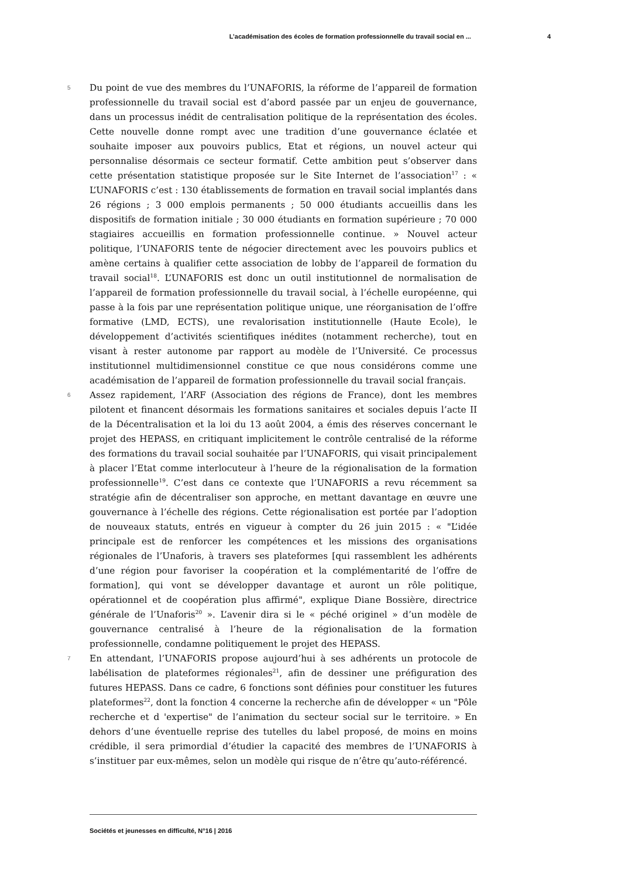L’académisation des écoles de formation professionnelle du travail social en ... 4
5
Du point de vue des membres du l’UNAFORIS, la réforme de l’appareil de formation professionnelle du travail social est d’abord passée par un enjeu de gouvernance, dans un processus inédit de centralisation politique de la représentation des écoles. Cette nouvelle donne rompt avec une tradition d’une gouvernance éclatée et souhaite imposer aux pouvoirs publics, Etat et régions, un nouvel acteur qui personnalise désormais ce secteur formatif. Cette ambition peut s’observer dans cette présentation statistique proposée sur le Site Internet de l’association<sup>17</sup> : « L’UNAFORIS c’est : 130 établissements de formation en travail social implantés dans 26 régions ; 3 000 emplois permanents ; 50 000 étudiants accueillis dans les dispositifs de formation initiale ; 30 000 étudiants en formation supérieure ; 70 000 stagiaires accueillis en formation professionnelle continue. » Nouvel acteur politique, l’UNAFORIS tente de négocier directement avec les pouvoirs publics et amène certains à qualifier cette association de lobby de l’appareil de formation du travail social<sup>18</sup>. L’UNAFORIS est donc un outil institutionnel de normalisation de l’appareil de formation professionnelle du travail social, à l’échelle européenne, qui passe à la fois par une représentation politique unique, une réorganisation de l’offre formative (LMD, ECTS), une revalorisation institutionnelle (Haute Ecole), le développement d’activités scientifiques inédites (notamment recherche), tout en visant à rester autonome par rapport au modèle de l’Université. Ce processus institutionnel multidimensionnel constitue ce que nous considérons comme une académisation de l’appareil de formation professionnelle du travail social français.
6
Assez rapidement, l’ARF (Association des régions de France), dont les membres pilotent et financent désormais les formations sanitaires et sociales depuis l’acte II de la Décentralisation et la loi du 13 août 2004, a émis des réserves concernant le projet des HEPASS, en critiquant implicitement le contrôle centralisé de la réforme des formations du travail social souhaitée par l’UNAFORIS, qui visait principalement à placer l’Etat comme interlocuteur à l’heure de la régionalisation de la formation professionnelle<sup>19</sup>. C’est dans ce contexte que l’UNAFORIS a revu récemment sa stratégie afin de décentraliser son approche, en mettant davantage en œuvre une gouvernance à l’échelle des régions. Cette régionalisation est portée par l’adoption de nouveaux statuts, entrés en vigueur à compter du 26 juin 2015 : « "L’idée principale est de renforcer les compétences et les missions des organisations régionales de l’Unaforis, à travers ses plateformes [qui rassemblent les adhérents d’une région pour favoriser la coopération et la complémentarité de l’offre de formation], qui vont se développer davantage et auront un rôle politique, opérationnel et de coopération plus affirmé", explique Diane Bossière, directrice générale de l’Unaforis<sup>20</sup> ». L’avenir dira si le « péché originel » d’un modèle de gouvernance centralisé à l’heure de la régionalisation de la formation professionnelle, condamne politiquement le projet des HEPASS.
7
En attendant, l’UNAFORIS propose aujourd’hui à ses adhérents un protocole de labélisation de plateformes régionales<sup>21</sup>, afin de dessiner une préfiguration des futures HEPASS. Dans ce cadre, 6 fonctions sont définies pour constituer les futures plateformes<sup>22</sup>, dont la fonction 4 concerne la recherche afin de développer « un "Pôle recherche et d 'expertise" de l’animation du secteur social sur le territoire. » En dehors d’une éventuelle reprise des tutelles du label proposé, de moins en moins crédible, il sera primordial d’étudier la capacité des membres de l’UNAFORIS à s’instituer par eux-mêmes, selon un modèle qui risque de n’être qu’auto-référencé.
Sociétés et jeunesses en difficulté, N°16 | 2016